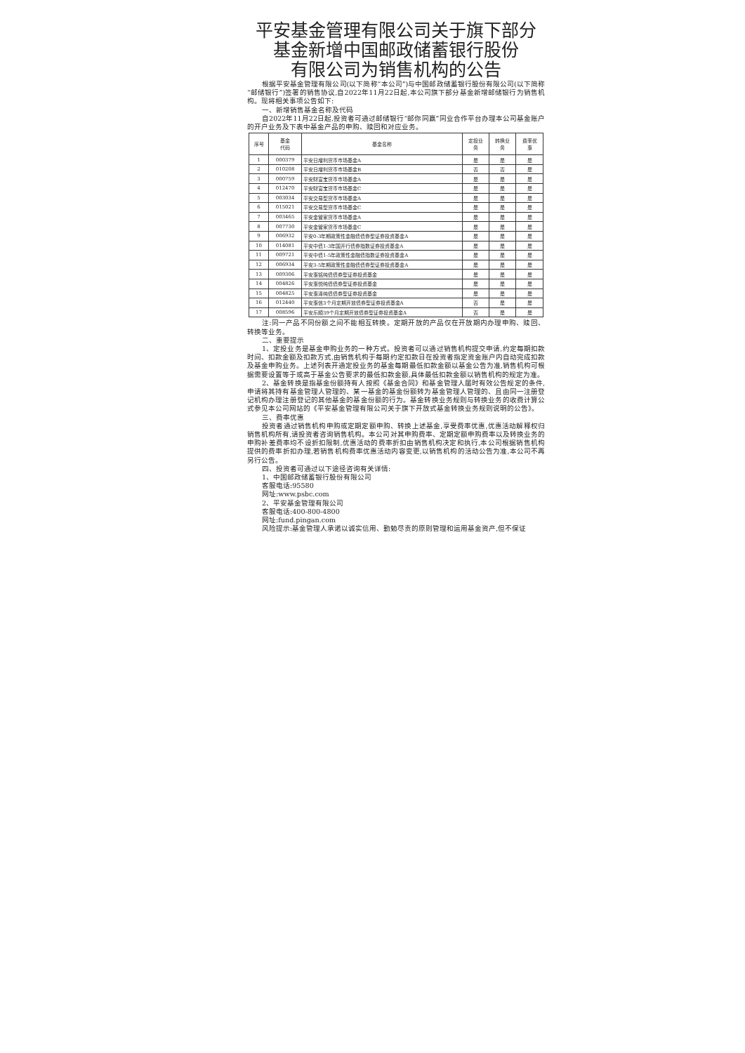平安基金管理有限公司关于旗下部分
基金新增中国邮政储蓄银行股份
有限公司为销售机构的公告
根据平安基金管理有限公司(以下简称“本公司”)与中国邮政储蓄银行股份有限公司(以下简称“邮储银行”)签署的销售协议,自2022年11月22日起,本公司旗下部分基金新增邮储银行为销售机构。现将相关事项公告如下:
一、新增销售基金名称及代码
自2022年11月22日起,投资者可通过邮储银行“邮你同赢”同业合作平台办理本公司基金账户的开户业务及下表中基金产品的申购、赎回和对应业务。
| 序号 | 基金 代码 | 基金名称 | 定投业 务 | 转换业 务 | 费率优 惠 |
| --- | --- | --- | --- | --- | --- |
| 1 | 000379 | 平安日增利货币市场基金A | 是 | 是 | 是 |
| 2 | 010208 | 平安日增利货币市场基金B | 否 | 否 | 是 |
| 3 | 000759 | 平安财富宝货币市场基金A | 是 | 是 | 是 |
| 4 | 012470 | 平安财富宝货币市场基金C | 是 | 是 | 是 |
| 5 | 003034 | 平安交易型货币市场基金A | 是 | 是 | 是 |
| 6 | 015021 | 平安交易型货币市场基金C | 是 | 是 | 是 |
| 7 | 003465 | 平安金管家货币市场基金A | 是 | 是 | 是 |
| 8 | 007730 | 平安金管家货币市场基金C | 是 | 是 | 是 |
| 9 | 006932 | 平安0-3年期政策性金融债债券型证券投资基金A | 是 | 是 | 是 |
| 10 | 014081 | 平安中债1-3年国开行债券指数证券投资基金A | 是 | 是 | 是 |
| 11 | 009721 | 平安中债1-5年政策性金融债指数证券投资基金A | 是 | 是 | 是 |
| 12 | 006934 | 平安3-5年期政策性金融债债券型证券投资基金A | 是 | 是 | 是 |
| 13 | 009306 | 平安惠铭纯债债券型证券投资基金 | 是 | 是 | 是 |
| 14 | 004826 | 平安惠悦纯债债券型证券投资基金 | 是 | 是 | 是 |
| 15 | 004825 | 平安惠泽纯债债券型证券投资基金 | 是 | 是 | 是 |
| 16 | 012440 | 平安惠信3个月定期开放债券型证券投资基金A | 否 | 是 | 是 |
| 17 | 008596 | 平安乐顺39个月定期开放债券型证券投资基金A | 否 | 是 | 是 |
注:同一产品不同份额之间不能相互转换。定期开放的产品仅在开放期内办理申购、赎回、转换等业务。
二、重要提示
1、定投业务是基金申购业务的一种方式。投资者可以通过销售机构提交申请,约定每期扣款时间、扣款金额及扣款方式,由销售机构于每期约定扣款日在投资者指定资金账户内自动完成扣款及基金申购业务。上述列表开通定投业务的基金每期最低扣款金额以基金公告为准,销售机构可根据需要设置等于或高于基金公告要求的最低扣款金额,具体最低扣款金额以销售机构的规定为准。
2、基金转换是指基金份额持有人按照《基金合同》和基金管理人届时有效公告规定的条件,申请将其持有基金管理人管理的、某一基金的基金份额转为基金管理人管理的、且由同一注册登记机构办理注册登记的其他基金的基金份额的行为。基金转换业务规则与转换业务的收费计算公式参见本公司网站的《平安基金管理有限公司关于旗下开放式基金转换业务规则说明的公告》。
三、费率优惠
投资者通过销售机构申购或定期定额申购、转换上述基金,享受费率优惠,优惠活动解释权归销售机构所有,请投资者咨询销售机构。本公司对其申购费率、定期定额申购费率以及转换业务的申购补差费率均不设折扣限制,优惠活动的费率折扣由销售机构决定和执行,本公司根据销售机构提供的费率折扣办理,若销售机构费率优惠活动内容变更,以销售机构的活动公告为准,本公司不再另行公告。
四、投资者可通过以下途径咨询有关详情:
1、中国邮政储蓄银行股份有限公司
客服电话:95580
网址:www.psbc.com
2、平安基金管理有限公司
客服电话:400-800-4800
网址:fund.pingan.com
风险提示:基金管理人承诺以诚实信用、勤勉尽责的原则管理和运用基金资产,但不保证